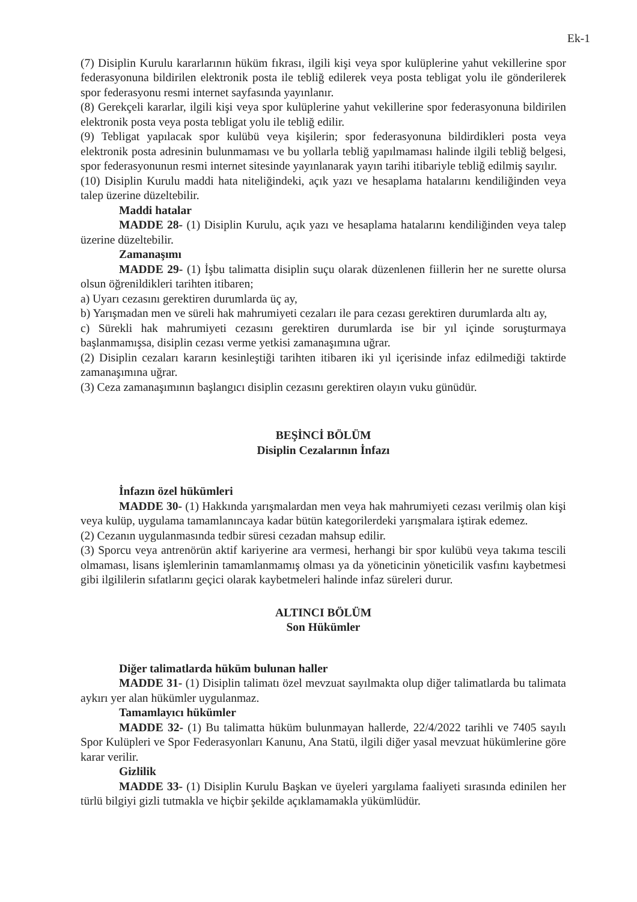Ek-1
(7) Disiplin Kurulu kararlarının hüküm fıkrası, ilgili kişi veya spor kulüplerine yahut vekillerine spor federasyonuna bildirilen elektronik posta ile tebliğ edilerek veya posta tebligat yolu ile gönderilerek spor federasyonu resmi internet sayfasında yayınlanır.
(8) Gerekçeli kararlar, ilgili kişi veya spor kulüplerine yahut vekillerine spor federasyonuna bildirilen elektronik posta veya posta tebligat yolu ile tebliğ edilir.
(9) Tebligat yapılacak spor kulübü veya kişilerin; spor federasyonuna bildirdikleri posta veya elektronik posta adresinin bulunmaması ve bu yollarla tebliğ yapılmaması halinde ilgili tebliğ belgesi, spor federasyonunun resmi internet sitesinde yayınlanarak yayın tarihi itibariyle tebliğ edilmiş sayılır.
(10) Disiplin Kurulu maddi hata niteliğindeki, açık yazı ve hesaplama hatalarını kendiliğinden veya talep üzerine düzeltebilir.
Maddi hatalar
MADDE 28- (1) Disiplin Kurulu, açık yazı ve hesaplama hatalarını kendiliğinden veya talep üzerine düzeltebilir.
Zamanaşımı
MADDE 29- (1) İşbu talimatta disiplin suçu olarak düzenlenen fiillerin her ne surette olursa olsun öğrenildikleri tarihten itibaren;
a) Uyarı cezasını gerektiren durumlarda üç ay,
b) Yarışmadan men ve süreli hak mahrumiyeti cezaları ile para cezası gerektiren durumlarda altı ay,
c) Sürekli hak mahrumiyeti cezasını gerektiren durumlarda ise bir yıl içinde soruşturmaya başlanmamışsa, disiplin cezası verme yetkisi zamanaşımına uğrar.
(2) Disiplin cezaları kararın kesinleştiği tarihten itibaren iki yıl içerisinde infaz edilmediği taktirde zamanaşımına uğrar.
(3) Ceza zamanaşımının başlangıcı disiplin cezasını gerektiren olayın vuku günüdür.
BEŞİNCİ BÖLÜM
Disiplin Cezalarının İnfazı
İnfazın özel hükümleri
MADDE 30- (1) Hakkında yarışmalardan men veya hak mahrumiyeti cezası verilmiş olan kişi veya kulüp, uygulama tamamlanıncaya kadar bütün kategorilerdeki yarışmalara iştirak edemez.
(2) Cezanın uygulanmasında tedbir süresi cezadan mahsup edilir.
(3) Sporcu veya antrenörün aktif kariyerine ara vermesi, herhangi bir spor kulübü veya takıma tescili olmaması, lisans işlemlerinin tamamlanmamış olması ya da yöneticinin yöneticilik vasfını kaybetmesi gibi ilgililerin sıfatlarını geçici olarak kaybetmeleri halinde infaz süreleri durur.
ALTINCI BÖLÜM
Son Hükümler
Diğer talimatlarda hüküm bulunan haller
MADDE 31- (1) Disiplin talimatı özel mevzuat sayılmakta olup diğer talimatlarda bu talimata aykırı yer alan hükümler uygulanmaz.
Tamamlayıcı hükümler
MADDE 32- (1) Bu talimatta hüküm bulunmayan hallerde, 22/4/2022 tarihli ve 7405 sayılı Spor Kulüpleri ve Spor Federasyonları Kanunu, Ana Statü, ilgili diğer yasal mevzuat hükümlerine göre karar verilir.
Gizlilik
MADDE 33- (1) Disiplin Kurulu Başkan ve üyeleri yargılama faaliyeti sırasında edinilen her türlü bilgiyi gizli tutmakla ve hiçbir şekilde açıklamamakla yükümlüdür.